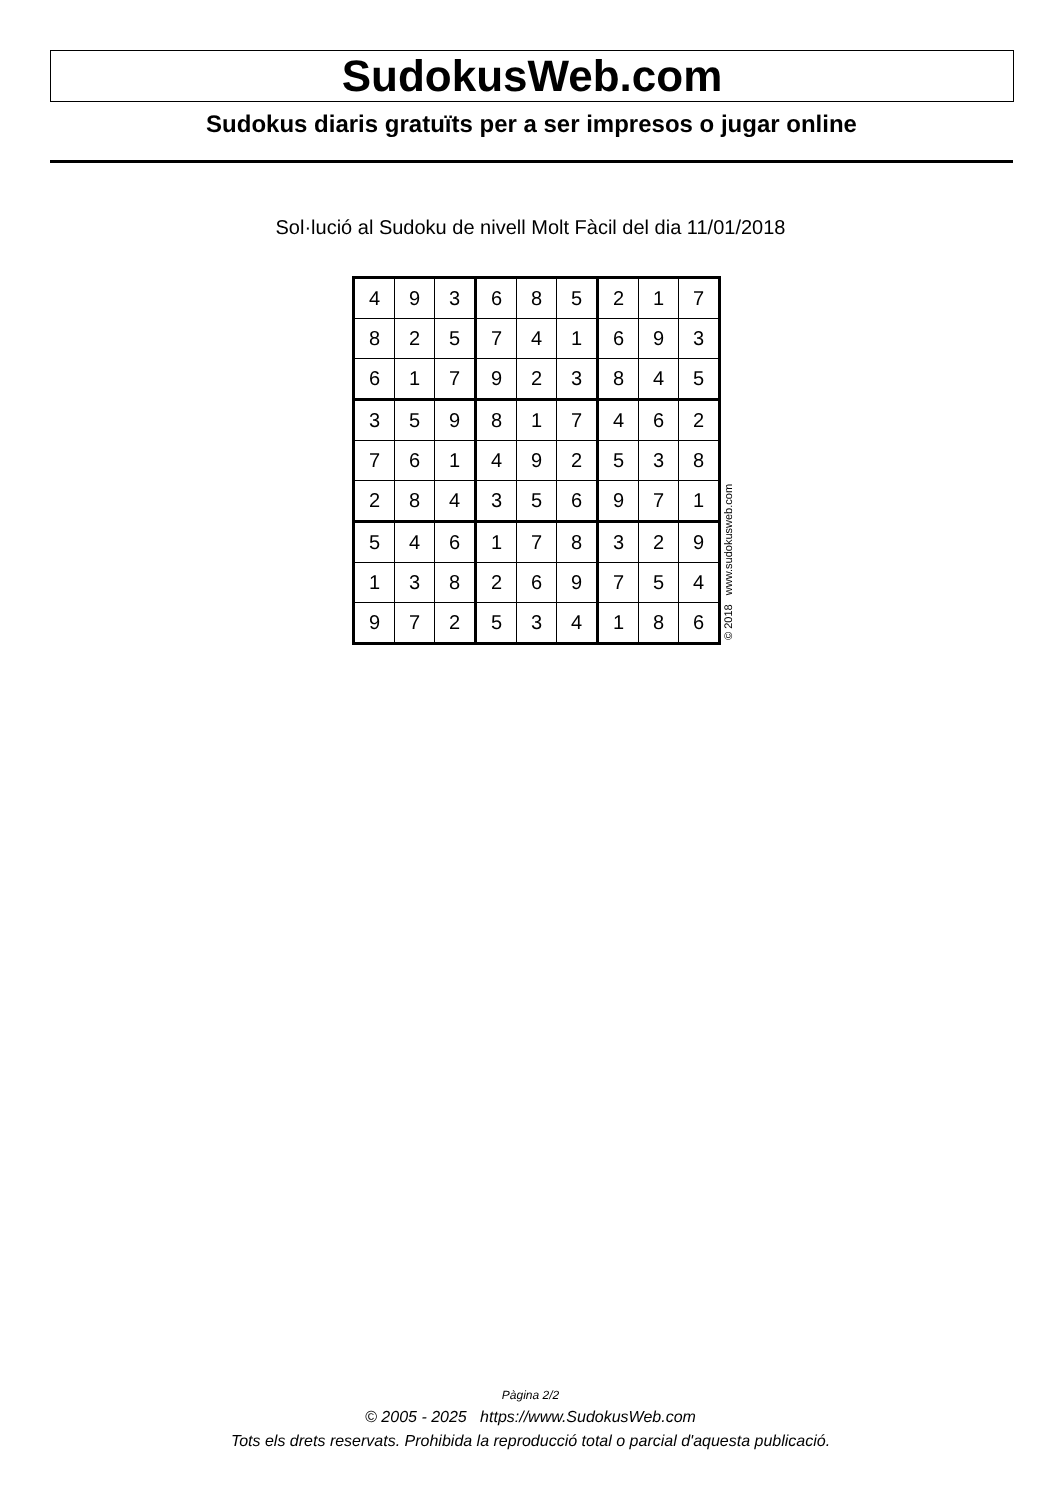SudokusWeb.com
Sudokus diaris gratuïts per a ser impresos o jugar online
Sol·lució al Sudoku de nivell Molt Fàcil del dia 11/01/2018
| 4 | 9 | 3 | 6 | 8 | 5 | 2 | 1 | 7 |
| 8 | 2 | 5 | 7 | 4 | 1 | 6 | 9 | 3 |
| 6 | 1 | 7 | 9 | 2 | 3 | 8 | 4 | 5 |
| 3 | 5 | 9 | 8 | 1 | 7 | 4 | 6 | 2 |
| 7 | 6 | 1 | 4 | 9 | 2 | 5 | 3 | 8 |
| 2 | 8 | 4 | 3 | 5 | 6 | 9 | 7 | 1 |
| 5 | 4 | 6 | 1 | 7 | 8 | 3 | 2 | 9 |
| 1 | 3 | 8 | 2 | 6 | 9 | 7 | 5 | 4 |
| 9 | 7 | 2 | 5 | 3 | 4 | 1 | 8 | 6 |
© 2018 www.sudokusweb.com
Pàgina 2/2
© 2005 - 2025 https://www.SudokusWeb.com
Tots els drets reservats. Prohibida la reproducció total o parcial d'aquesta publicació.